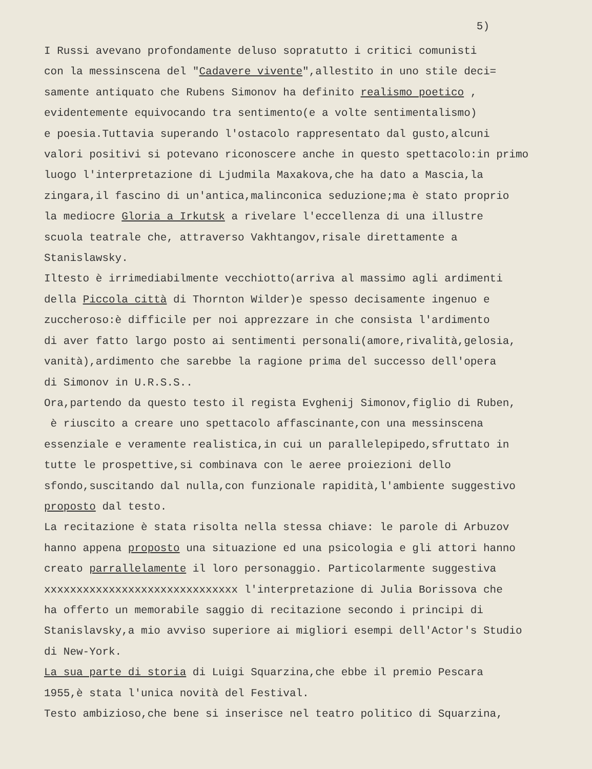5)
I Russi avevano profondamente deluso sopratutto i critici comunisti
con la messinscena del "Cadavere vivente",allestito in uno stile deci=
samente antiquato che Rubens Simonov ha definito realismo poetico ,
evidentemente equivocando tra sentimento(e a volte sentimentalismo)
e poesia.Tuttavia superando l'ostacolo rappresentato dal gusto,alcuni
valori positivi si potevano riconoscere anche in questo spettacolo:in primo
luogo l'interpretazione di Ljudmila Maxakova,che ha dato a Mascia,la
zingara,il fascino di un'antica,malinconica seduzione;ma è stato proprio
la mediocre Gloria a Irkutsk a rivelare l'eccellenza di una illustre
scuola teatrale che, attraverso Vakhtangov,risale direttamente a
Stanislawsky.
Iltesto è irrimediabilmente vecchiotto(arriva al massimo agli ardimenti
della Piccola città di Thornton Wilder)e spesso decisamente ingenuo e
zuccheroso:è difficile per noi apprezzare in che consista l'ardimento
di aver fatto largo posto ai sentimenti personali(amore,rivalità,gelosia,
vanità),ardimento che sarebbe la ragione prima del successo dell'opera
di Simonov in U.R.S.S..
Ora,partendo da questo testo il regista Evghenij Simonov,figlio di Ruben,
è riuscito a creare uno spettacolo affascinante,con una messinscena
essenziale e veramente realistica,in cui un parallelepipedo,sfruttato in
tutte le prospettive,si combinava con le aeree proiezioni dello
sfondo,suscitando dal nulla,con funzionale rapidità,l'ambiente suggestivo
proposto dal testo.
La recitazione è stata risolta nella stessa chiave: le parole di Arbuzov
hanno appena proposto una situazione ed una psicologia e gli attori hanno
creato parrallelamente il loro personaggio. Particolarmente suggestiva
xxxxxxxxxxxxxxxxxxxxxxxxxxxxxx l'interpretazione di Julia Borissova che
ha offerto un memorabile saggio di recitazione secondo i principi di
Stanislavsky,a mio avviso superiore ai migliori esempi dell'Actor's Studio
di New-York.
La sua parte di storia di Luigi Squarzina,che ebbe il premio Pescara
1955,è stata l'unica novità del Festival.
Testo ambizioso,che bene si inserisce nel teatro politico di Squarzina,